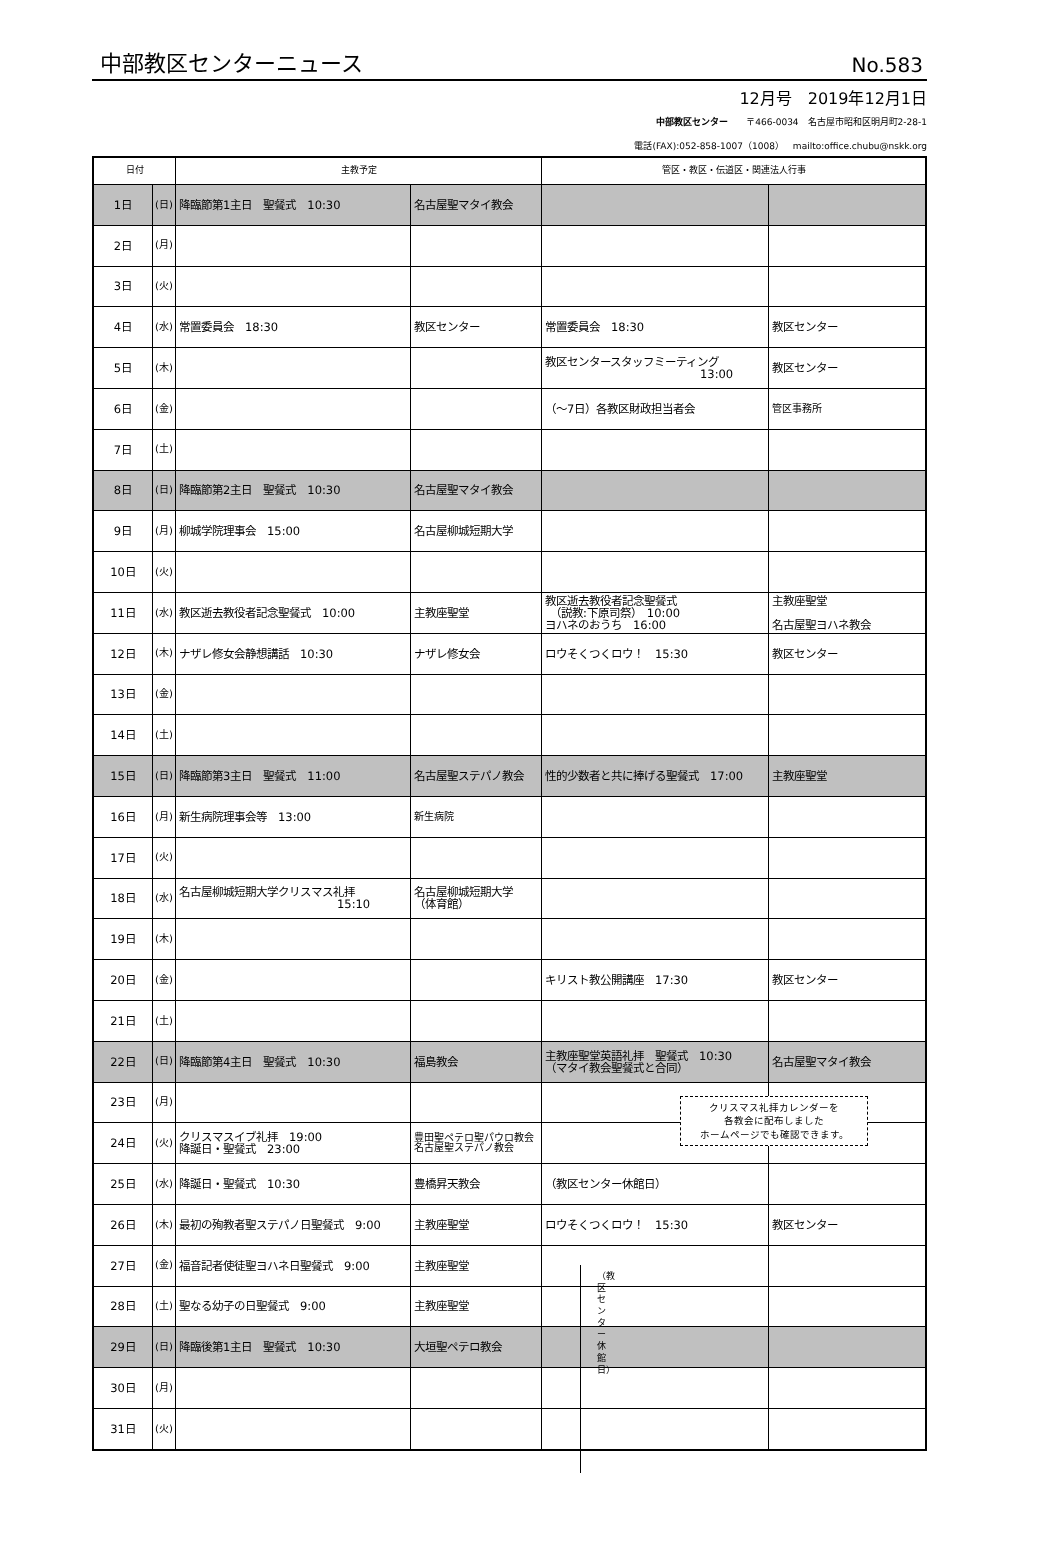中部教区センターニュース No.583
12月号　2019年12月1日
中部教区センター　　〒466-0034　名古屋市昭和区明月町2-28-1
電話(FAX):052-858-1007（1008）　mailto:office.chubu@nskk.org
| 日付 | | 主教予定 | | 管区・教区・伝道区・関連法人行事 | |
| --- | --- | --- | --- | --- | --- |
| 1日 | (日) | 降臨節第1主日 聖餐式 10:30 | 名古屋聖マタイ教会 | | |
| 2日 | (月) | | | | |
| 3日 | (火) | | | | |
| 4日 | (水) | 常置委員会 18:30 | 教区センター | 常置委員会 18:30 | 教区センター |
| 5日 | (木) | | | 教区センタースタッフミーティング 13:00 | 教区センター |
| 6日 | (金) | | | （～7日）各教区財政担当者会 | 管区事務所 |
| 7日 | (土) | | | | |
| 8日 | (日) | 降臨節第2主日 聖餐式 10:30 | 名古屋聖マタイ教会 | | |
| 9日 | (月) | 柳城学院理事会 15:00 | 名古屋柳城短期大学 | | |
| 10日 | (火) | | | | |
| 11日 | (水) | 教区逝去教役者記念聖餐式 10:00 | 主教座聖堂 | 教区逝去教役者記念聖餐式 （説教:下原司祭） 10:00 ヨハネのおうち 16:00 | 主教座聖堂 名古屋聖ヨハネ教会 |
| 12日 | (木) | ナザレ修女会静想講話 10:30 | ナザレ修女会 | ロウそくつくロウ！ 15:30 | 教区センター |
| 13日 | (金) | | | | |
| 14日 | (土) | | | | |
| 15日 | (日) | 降臨節第3主日 聖餐式 11:00 | 名古屋聖ステパノ教会 | 性的少数者と共に捧げる聖餐式 17:00 | 主教座聖堂 |
| 16日 | (月) | 新生病院理事会等 13:00 | 新生病院 | | |
| 17日 | (火) | | | | |
| 18日 | (水) | 名古屋柳城短期大学クリスマス礼拝 15:10 | 名古屋柳城短期大学 （体育館） | | |
| 19日 | (木) | | | | |
| 20日 | (金) | | | キリスト教公開講座 17:30 | 教区センター |
| 21日 | (土) | | | | |
| 22日 | (日) | 降臨節第4主日 聖餐式 10:30 | 福島教会 | 主教座聖堂英語礼拝 聖餐式 10:30 （マタイ教会聖餐式と合同） | 名古屋聖マタイ教会 |
| 23日 | (月) | | | | |
| 24日 | (火) | クリスマスイブ礼拝 19:00 降誕日・聖餐式 23:00 | 豊田聖ペテロ聖パウロ教会 名古屋聖ステパノ教会 | | |
| 25日 | (水) | 降誕日・聖餐式 10:30 | 豊橋昇天教会 | （教区センター休館日） | |
| 26日 | (木) | 最初の殉教者聖ステパノ日聖餐式 9:00 | 主教座聖堂 | ロウそくつくロウ！ 15:30 | 教区センター |
| 27日 | (金) | 福音記者使徒聖ヨハネ日聖餐式 9:00 | 主教座聖堂 | | |
| 28日 | (土) | 聖なる幼子の日聖餐式 9:00 | 主教座聖堂 | | |
| 29日 | (日) | 降臨後第1主日 聖餐式 10:30 | 大垣聖ペテロ教会 | | |
| 30日 | (月) | | | | |
| 31日 | (火) | | | | |
クリスマス礼拝カレンダーを
各教会に配布しました
ホームページでも確認できます。
（教区センター休館日）